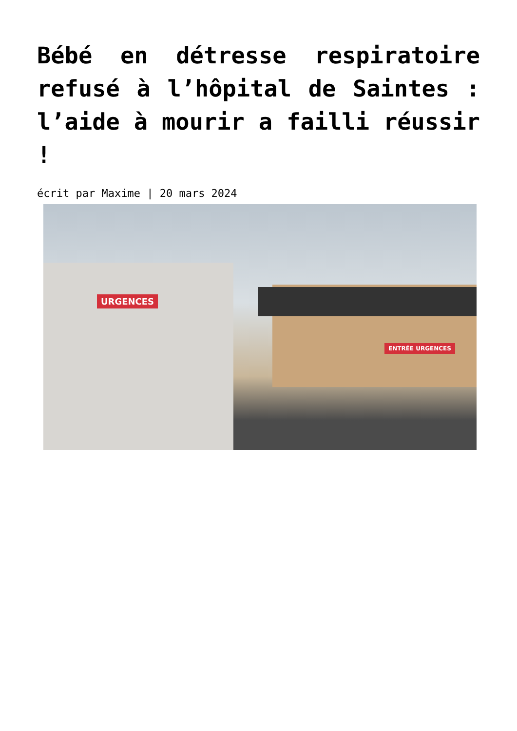Bébé en détresse respiratoire refusé à l’hôpital de Saintes : l’aide à mourir a failli réussir !
écrit par Maxime | 20 mars 2024
URGENCES
ENTRÉE URGENCES